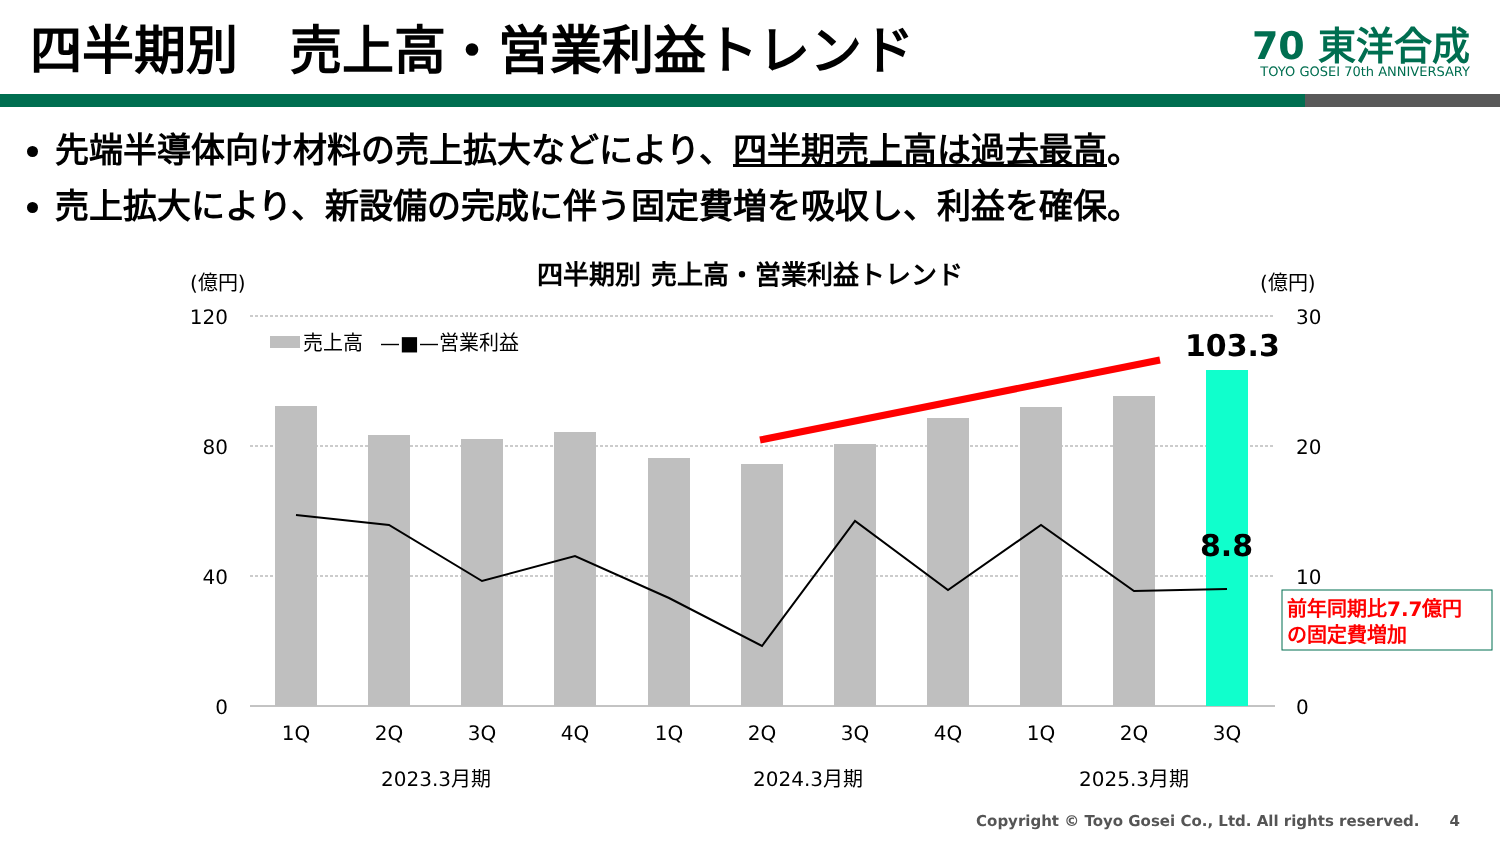四半期別　売上高・営業利益トレンド
70 東洋合成
TOYO GOSEI 70th ANNIVERSARY
先端半導体向け材料の売上拡大などにより、四半期売上高は過去最高。
売上拡大により、新設備の完成に伴う固定費増を吸収し、利益を確保。
四半期別 売上高・営業利益トレンド
(億円)
(億円)
120
80
40
0
30
20
10
0
売上高
—■—営業利益
103.3
8.8
前年同期比7.7億円
の固定費増加
1Q
2Q
3Q
4Q
1Q
2Q
3Q
4Q
1Q
2Q
3Q
2023.3月期
2024.3月期
2025.3月期
Copyright © Toyo Gosei Co., Ltd. All rights reserved.　　4